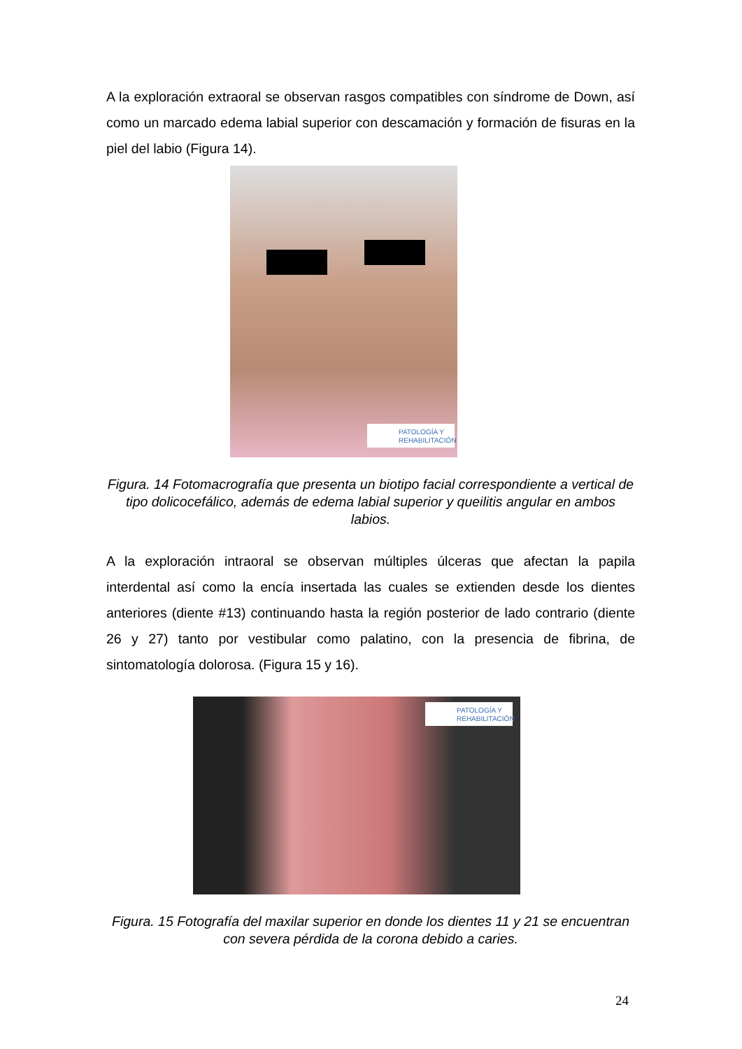A la exploración extraoral se observan rasgos compatibles con síndrome de Down, así como un marcado edema labial superior con descamación y formación de fisuras en la piel del labio (Figura 14).
PATOLOGÍA Y REHABILITACIÓN
Figura. 14 Fotomacrografía que presenta un biotipo facial correspondiente a vertical de tipo dolicocefálico, además de edema labial superior y queilitis angular en ambos labios.
A la exploración intraoral se observan múltiples úlceras que afectan la papila interdental así como la encía insertada las cuales se extienden desde los dientes anteriores (diente #13) continuando hasta la región posterior de lado contrario (diente 26 y 27) tanto por vestibular como palatino, con la presencia de fibrina, de sintomatología dolorosa. (Figura 15 y 16).
PATOLOGÍA Y REHABILITACIÓN
Figura. 15 Fotografía del maxilar superior en donde los dientes 11 y 21 se encuentran con severa pérdida de la corona debido a caries.
24